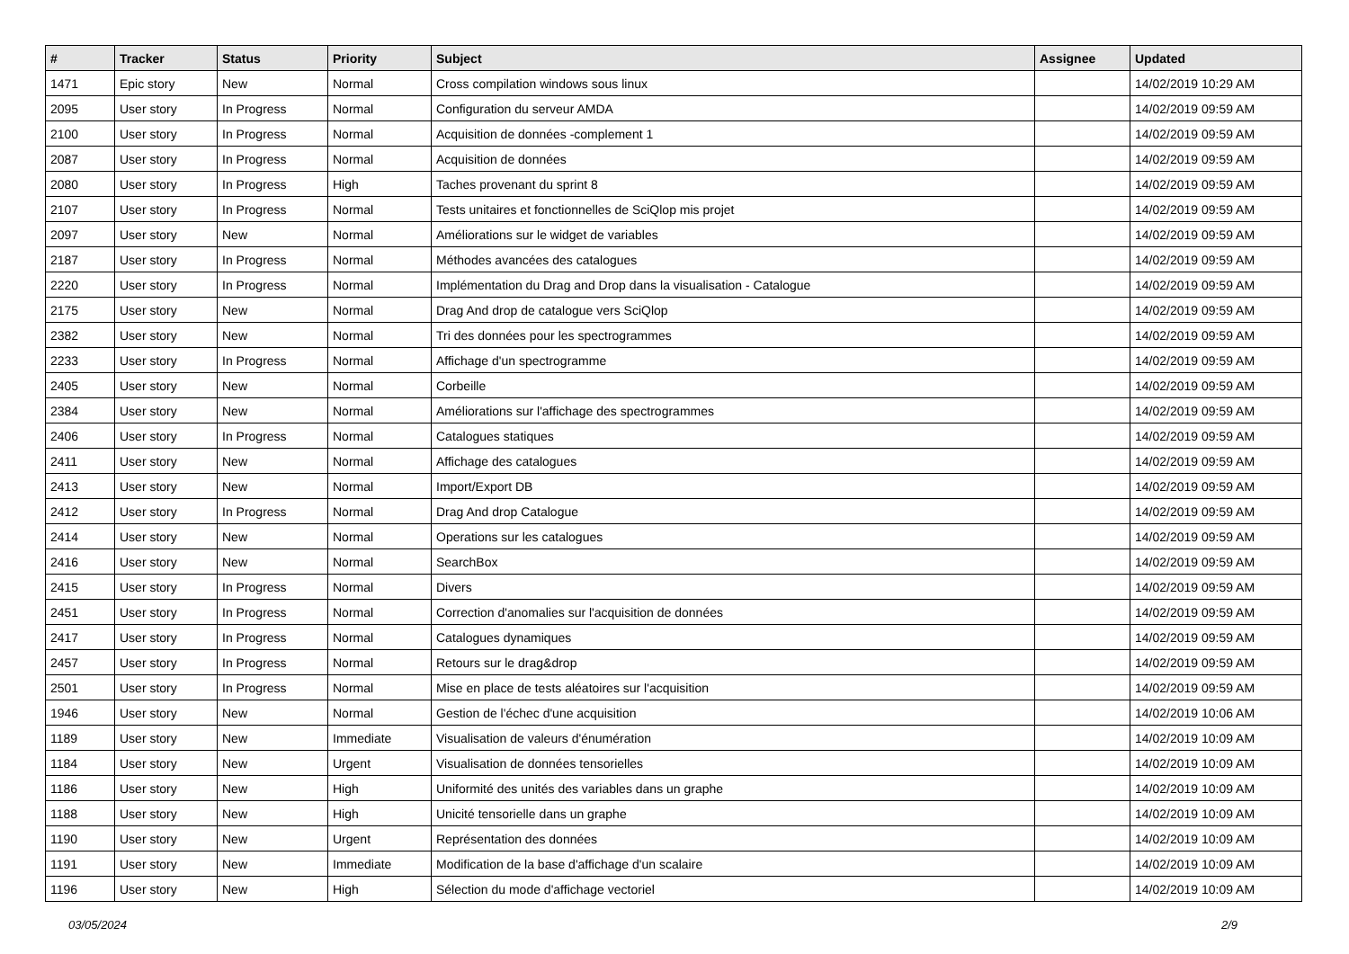| # | Tracker | Status | Priority | Subject | Assignee | Updated |
| --- | --- | --- | --- | --- | --- | --- |
| 1471 | Epic story | New | Normal | Cross compilation windows sous linux | | 14/02/2019 10:29 AM |
| 2095 | User story | In Progress | Normal | Configuration du serveur AMDA | | 14/02/2019 09:59 AM |
| 2100 | User story | In Progress | Normal | Acquisition de données -complement 1 | | 14/02/2019 09:59 AM |
| 2087 | User story | In Progress | Normal | Acquisition de données | | 14/02/2019 09:59 AM |
| 2080 | User story | In Progress | High | Taches provenant du sprint 8 | | 14/02/2019 09:59 AM |
| 2107 | User story | In Progress | Normal | Tests unitaires et fonctionnelles de SciQlop mis projet | | 14/02/2019 09:59 AM |
| 2097 | User story | New | Normal | Améliorations sur le widget de variables | | 14/02/2019 09:59 AM |
| 2187 | User story | In Progress | Normal | Méthodes avancées des catalogues | | 14/02/2019 09:59 AM |
| 2220 | User story | In Progress | Normal | Implémentation du Drag and Drop dans la visualisation - Catalogue | | 14/02/2019 09:59 AM |
| 2175 | User story | New | Normal | Drag And drop de catalogue vers SciQlop | | 14/02/2019 09:59 AM |
| 2382 | User story | New | Normal | Tri des données pour les spectrogrammes | | 14/02/2019 09:59 AM |
| 2233 | User story | In Progress | Normal | Affichage d'un spectrogramme | | 14/02/2019 09:59 AM |
| 2405 | User story | New | Normal | Corbeille | | 14/02/2019 09:59 AM |
| 2384 | User story | New | Normal | Améliorations sur l'affichage des spectrogrammes | | 14/02/2019 09:59 AM |
| 2406 | User story | In Progress | Normal | Catalogues statiques | | 14/02/2019 09:59 AM |
| 2411 | User story | New | Normal | Affichage des catalogues | | 14/02/2019 09:59 AM |
| 2413 | User story | New | Normal | Import/Export DB | | 14/02/2019 09:59 AM |
| 2412 | User story | In Progress | Normal | Drag And drop Catalogue | | 14/02/2019 09:59 AM |
| 2414 | User story | New | Normal | Operations sur les catalogues | | 14/02/2019 09:59 AM |
| 2416 | User story | New | Normal | SearchBox | | 14/02/2019 09:59 AM |
| 2415 | User story | In Progress | Normal | Divers | | 14/02/2019 09:59 AM |
| 2451 | User story | In Progress | Normal | Correction d'anomalies sur l'acquisition de données | | 14/02/2019 09:59 AM |
| 2417 | User story | In Progress | Normal | Catalogues dynamiques | | 14/02/2019 09:59 AM |
| 2457 | User story | In Progress | Normal | Retours sur le drag&drop | | 14/02/2019 09:59 AM |
| 2501 | User story | In Progress | Normal | Mise en place de tests aléatoires sur l'acquisition | | 14/02/2019 09:59 AM |
| 1946 | User story | New | Normal | Gestion de l'échec d'une acquisition | | 14/02/2019 10:06 AM |
| 1189 | User story | New | Immediate | Visualisation de valeurs d'énumération | | 14/02/2019 10:09 AM |
| 1184 | User story | New | Urgent | Visualisation de données tensorielles | | 14/02/2019 10:09 AM |
| 1186 | User story | New | High | Uniformité des unités des variables dans un graphe | | 14/02/2019 10:09 AM |
| 1188 | User story | New | High | Unicité tensorielle dans un graphe | | 14/02/2019 10:09 AM |
| 1190 | User story | New | Urgent | Représentation des données | | 14/02/2019 10:09 AM |
| 1191 | User story | New | Immediate | Modification de la base d'affichage d'un scalaire | | 14/02/2019 10:09 AM |
| 1196 | User story | New | High | Sélection du mode d'affichage vectoriel | | 14/02/2019 10:09 AM |
03/05/2024 2/9